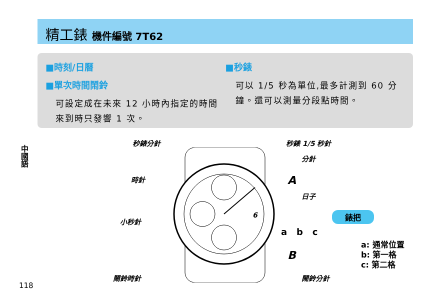精工錶 機件編號 7T62
■時刻/日曆
■單次時間鬧鈴
可設定成在未來 12 小時內指定的時間來到時只發響 1 次。
■秒錶
可以 1/5 秒為單位,最多計測到 60 分鐘。還可以測量分段點時間。
中國語
秒錶分針 秒錶 1/5 秒針
分針
時針 A
日子
6
小秒針
a b c
錶把
B
鬧鈴時針 鬧鈴分針
a: 通常位置
b: 第一格
c: 第二格
118